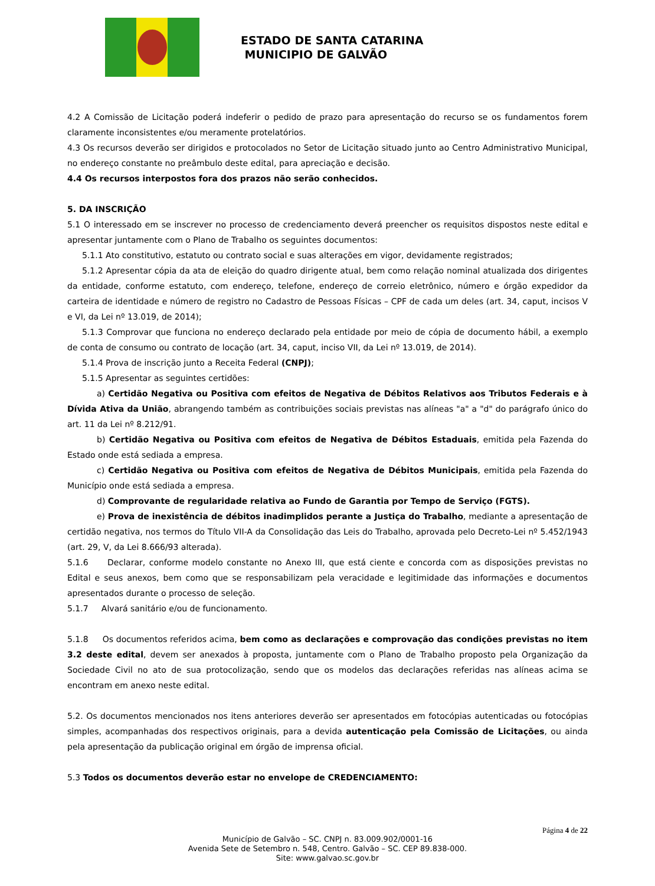ESTADO DE SANTA CATARINA
MUNICIPIO DE GALVÃO
4.2 A Comissão de Licitação poderá indeferir o pedido de prazo para apresentação do recurso se os fundamentos forem claramente inconsistentes e/ou meramente protelatórios.
4.3 Os recursos deverão ser dirigidos e protocolados no Setor de Licitação situado junto ao Centro Administrativo Municipal, no endereço constante no preâmbulo deste edital, para apreciação e decisão.
4.4 Os recursos interpostos fora dos prazos não serão conhecidos.
5. DA INSCRIÇÃO
5.1 O interessado em se inscrever no processo de credenciamento deverá preencher os requisitos dispostos neste edital e apresentar juntamente com o Plano de Trabalho os seguintes documentos:
5.1.1 Ato constitutivo, estatuto ou contrato social e suas alterações em vigor, devidamente registrados;
5.1.2 Apresentar cópia da ata de eleição do quadro dirigente atual, bem como relação nominal atualizada dos dirigentes da entidade, conforme estatuto, com endereço, telefone, endereço de correio eletrônico, número e órgão expedidor da carteira de identidade e número de registro no Cadastro de Pessoas Físicas – CPF de cada um deles (art. 34, caput, incisos V e VI, da Lei nº 13.019, de 2014);
5.1.3 Comprovar que funciona no endereço declarado pela entidade por meio de cópia de documento hábil, a exemplo de conta de consumo ou contrato de locação (art. 34, caput, inciso VII, da Lei nº 13.019, de 2014).
5.1.4 Prova de inscrição junto a Receita Federal (CNPJ);
5.1.5 Apresentar as seguintes certidões:
a) Certidão Negativa ou Positiva com efeitos de Negativa de Débitos Relativos aos Tributos Federais e à Dívida Ativa da União, abrangendo também as contribuições sociais previstas nas alíneas "a" a "d" do parágrafo único do art. 11 da Lei nº 8.212/91.
b) Certidão Negativa ou Positiva com efeitos de Negativa de Débitos Estaduais, emitida pela Fazenda do Estado onde está sediada a empresa.
c) Certidão Negativa ou Positiva com efeitos de Negativa de Débitos Municipais, emitida pela Fazenda do Município onde está sediada a empresa.
d) Comprovante de regularidade relativa ao Fundo de Garantia por Tempo de Serviço (FGTS).
e) Prova de inexistência de débitos inadimplidos perante a Justiça do Trabalho, mediante a apresentação de certidão negativa, nos termos do Título VII-A da Consolidação das Leis do Trabalho, aprovada pelo Decreto-Lei nº 5.452/1943 (art. 29, V, da Lei 8.666/93 alterada).
5.1.6 Declarar, conforme modelo constante no Anexo III, que está ciente e concorda com as disposições previstas no Edital e seus anexos, bem como que se responsabilizam pela veracidade e legitimidade das informações e documentos apresentados durante o processo de seleção.
5.1.7 Alvará sanitário e/ou de funcionamento.
5.1.8 Os documentos referidos acima, bem como as declarações e comprovação das condições previstas no item 3.2 deste edital, devem ser anexados à proposta, juntamente com o Plano de Trabalho proposto pela Organização da Sociedade Civil no ato de sua protocolização, sendo que os modelos das declarações referidas nas alíneas acima se encontram em anexo neste edital.
5.2. Os documentos mencionados nos itens anteriores deverão ser apresentados em fotocópias autenticadas ou fotocópias simples, acompanhadas dos respectivos originais, para a devida autenticação pela Comissão de Licitações, ou ainda pela apresentação da publicação original em órgão de imprensa oficial.
5.3 Todos os documentos deverão estar no envelope de CREDENCIAMENTO:
Página 4 de 22
Município de Galvão – SC. CNPJ n. 83.009.902/0001-16
Avenida Sete de Setembro n. 548, Centro. Galvão – SC. CEP 89.838-000.
Site: www.galvao.sc.gov.br